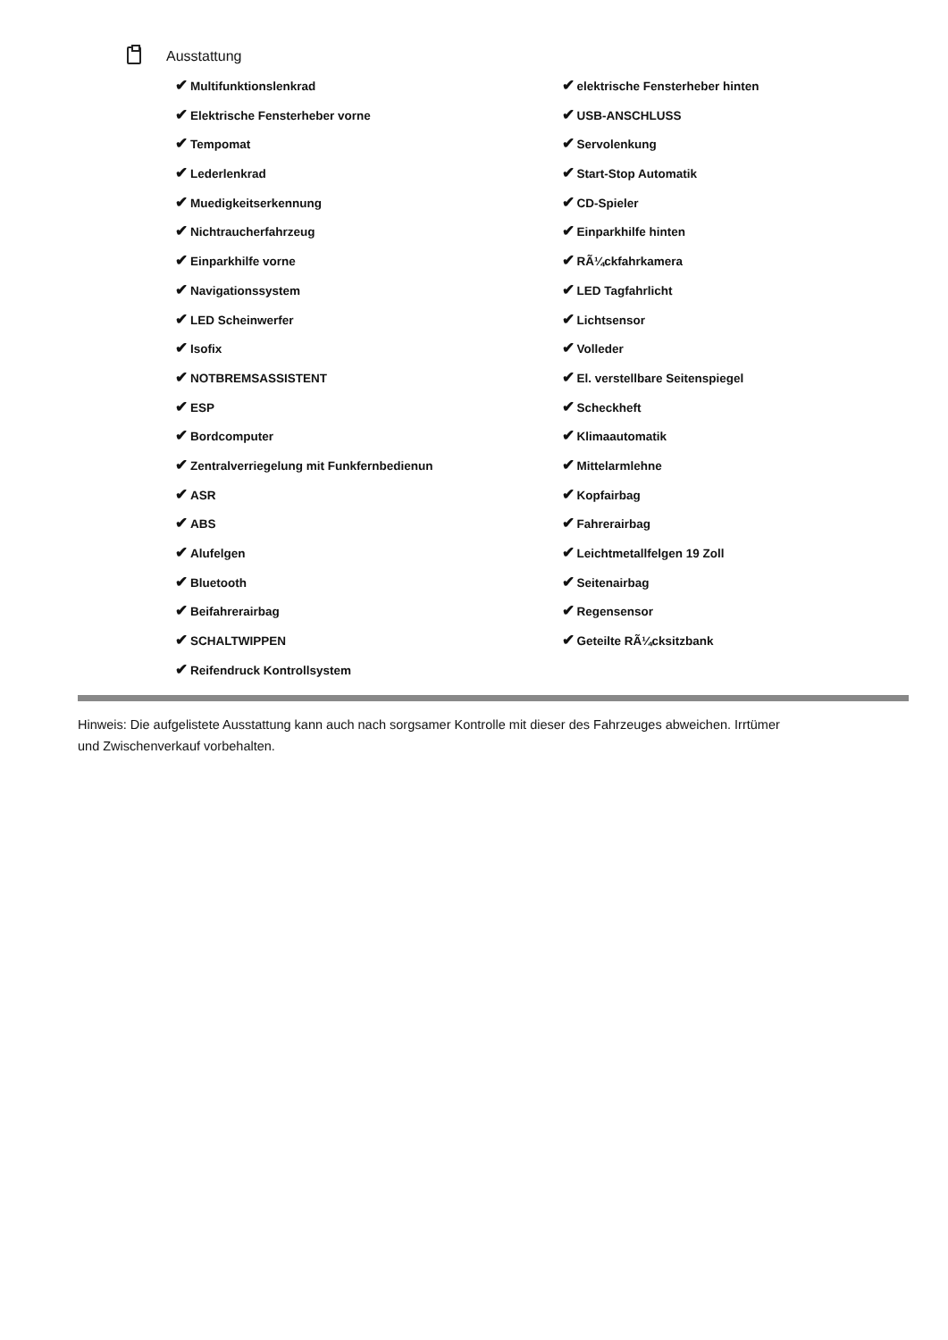Ausstattung
✔ Multifunktionslenkrad
✔ Elektrische Fensterheber vorne
✔ Tempomat
✔ Lederlenkrad
✔ Muedigkeitserkennung
✔ Nichtraucherfahrzeug
✔ Einparkhilfe vorne
✔ Navigationssystem
✔ LED Scheinwerfer
✔ Isofix
✔ NOTBREMSASSISTENT
✔ ESP
✔ Bordcomputer
✔ Zentralverriegelung mit Funkfernbedienun
✔ ASR
✔ ABS
✔ Alufelgen
✔ Bluetooth
✔ Beifahrerairbag
✔ SCHALTWIPPEN
✔ Reifendruck Kontrollsystem
✔ elektrische Fensterheber hinten
✔ USB-ANSCHLUSS
✔ Servolenkung
✔ Start-Stop Automatik
✔ CD-Spieler
✔ Einparkhilfe hinten
✔ RÃ¼ckfahrkamera
✔ LED Tagfahrlicht
✔ Lichtsensor
✔ Volleder
✔ El. verstellbare Seitenspiegel
✔ Scheckheft
✔ Klimaautomatik
✔ Mittelarmlehne
✔ Kopfairbag
✔ Fahrerairbag
✔ Leichtmetallfelgen 19 Zoll
✔ Seitenairbag
✔ Regensensor
✔ Geteilte RÃ¼cksitzbank
Hinweis: Die aufgelistete Ausstattung kann auch nach sorgsamer Kontrolle mit dieser des Fahrzeuges abweichen. Irrtümer und Zwischenverkauf vorbehalten.